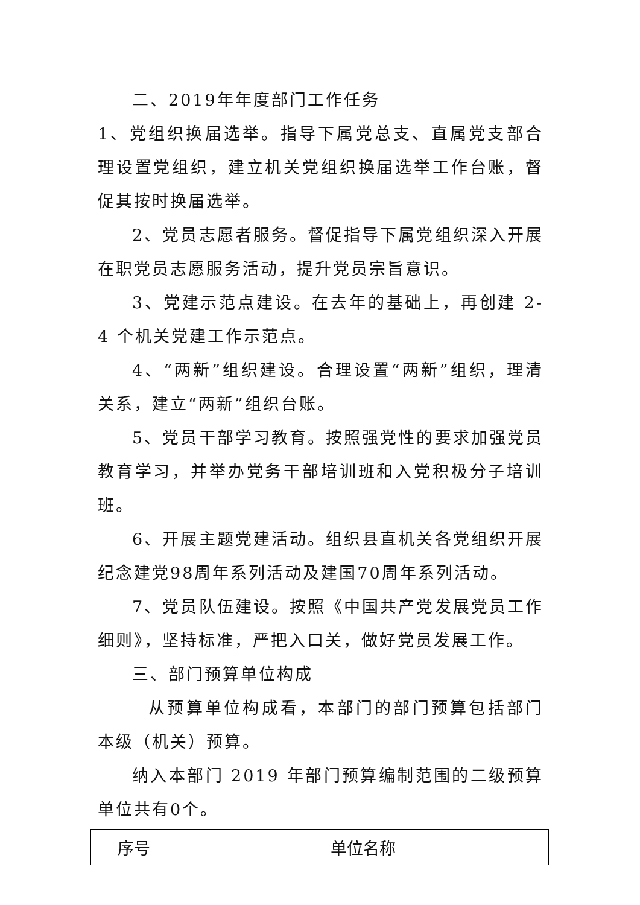二、2019年年度部门工作任务
1、党组织换届选举。指导下属党总支、直属党支部合理设置党组织，建立机关党组织换届选举工作台账，督促其按时换届选举。
2、党员志愿者服务。督促指导下属党组织深入开展在职党员志愿服务活动，提升党员宗旨意识。
3、党建示范点建设。在去年的基础上，再创建 2-4 个机关党建工作示范点。
4、“两新”组织建设。合理设置“两新”组织，理清关系，建立“两新”组织台账。
5、党员干部学习教育。按照强党性的要求加强党员教育学习，并举办党务干部培训班和入党积极分子培训班。
6、开展主题党建活动。组织县直机关各党组织开展纪念建党98周年系列活动及建国70周年系列活动。
7、党员队伍建设。按照《中国共产党发展党员工作细则》，坚持标准，严把入口关，做好党员发展工作。
三、部门预算单位构成
从预算单位构成看，本部门的部门预算包括部门本级（机关）预算。
纳入本部门 2019 年部门预算编制范围的二级预算单位共有0个。
| 序号 | 单位名称 |